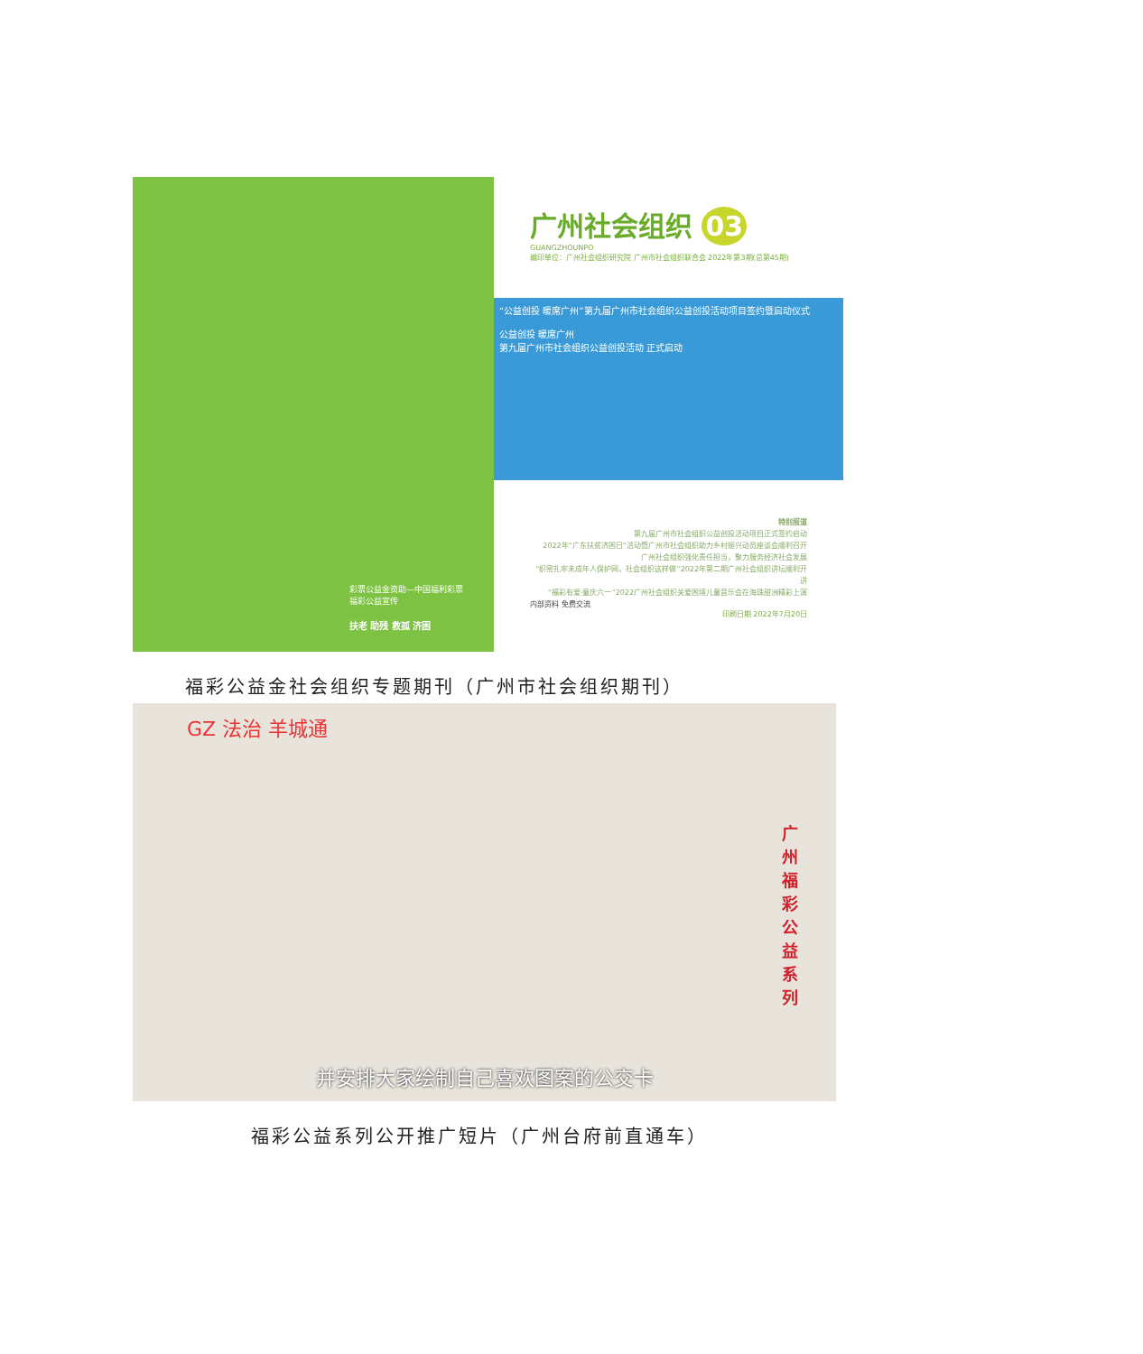彩票公益金资助—中国福利彩票
福彩公益宣传
扶老 助残 救孤 济困
广州社会组织 03
GUANGZHOUNPO
编印单位：广州社会组织研究院 广州市社会组织联合会 2022年第3期(总第45期)
“公益创投 暖席广州”第九届广州市社会组织公益创投活动项目签约暨启动仪式
公益创投 暖席广州
第九届广州市社会组织公益创投活动 正式启动
特别报道
第九届广州市社会组织公益创投活动项目正式签约启动
2022年“广东扶贫济困日”活动暨广州市社会组织助力乡村振兴动员座谈会顺利召开
广州社会组织强化责任担当，聚力服务经济社会发展
“织密扎牢未成年人保护网，社会组织这样做”2022年第二期广州社会组织讲坛顺利开讲
“福彩有爱·童庆六一”2022广州社会组织关爱困境儿童音乐会在海珠甜洲精彩上演
内部资料 免费交流
印刷日期 2022年7月20日
福彩公益金社会组织专题期刊（广州市社会组织期刊）
GZ 法治 羊城通
广州福彩公益系列
并安排大家绘制自己喜欢图案的公交卡
福彩公益系列公开推广短片（广州台府前直通车）